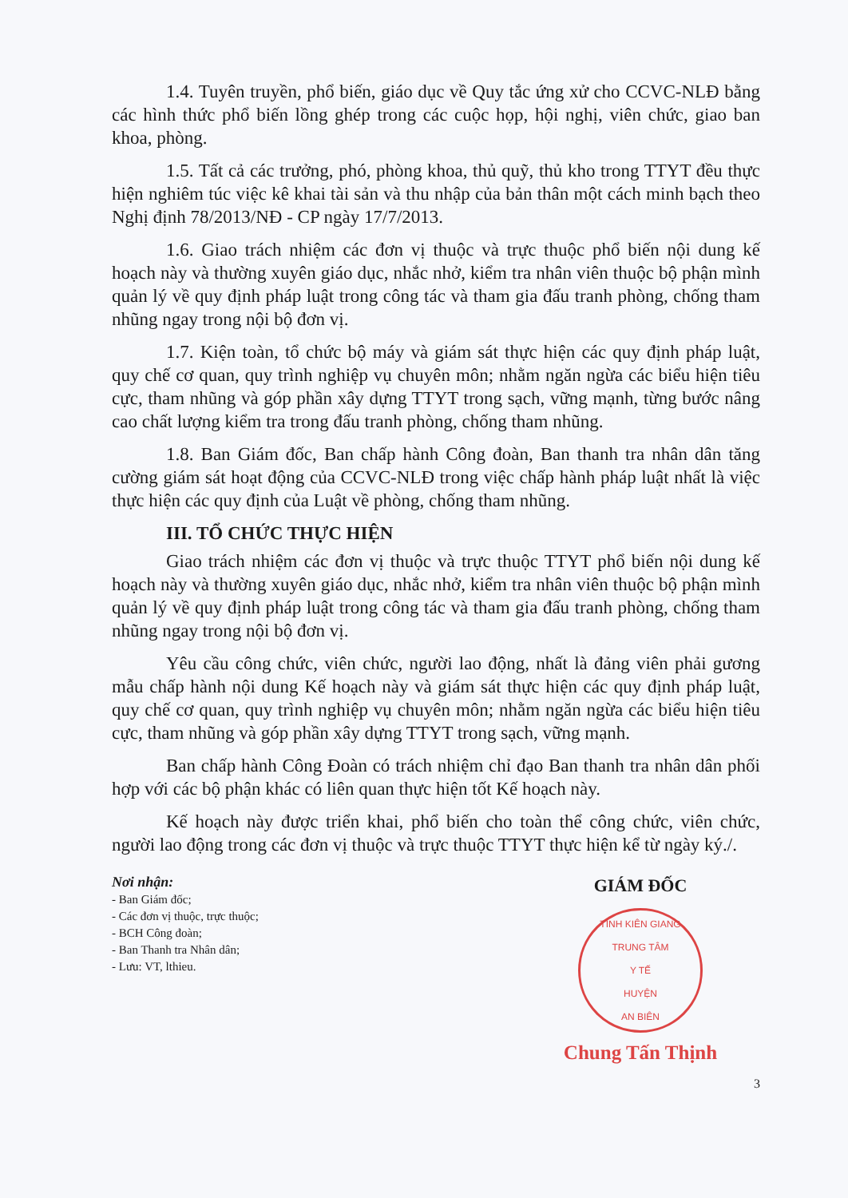1.4. Tuyên truyền, phổ biến, giáo dục về Quy tắc ứng xử cho CCVC-NLĐ bằng các hình thức phổ biến lồng ghép trong các cuộc họp, hội nghị, viên chức, giao ban khoa, phòng.
1.5. Tất cả các trưởng, phó, phòng khoa, thủ quỹ, thủ kho trong TTYT đều thực hiện nghiêm túc việc kê khai tài sản và thu nhập của bản thân một cách minh bạch theo Nghị định 78/2013/NĐ - CP ngày 17/7/2013.
1.6. Giao trách nhiệm các đơn vị thuộc và trực thuộc phổ biến nội dung kế hoạch này và thường xuyên giáo dục, nhắc nhở, kiểm tra nhân viên thuộc bộ phận mình quản lý về quy định pháp luật trong công tác và tham gia đấu tranh phòng, chống tham nhũng ngay trong nội bộ đơn vị.
1.7. Kiện toàn, tổ chức bộ máy và giám sát thực hiện các quy định pháp luật, quy chế cơ quan, quy trình nghiệp vụ chuyên môn; nhằm ngăn ngừa các biểu hiện tiêu cực, tham nhũng và góp phần xây dựng TTYT trong sạch, vững mạnh, từng bước nâng cao chất lượng kiểm tra trong đấu tranh phòng, chống tham nhũng.
1.8. Ban Giám đốc, Ban chấp hành Công đoàn, Ban thanh tra nhân dân tăng cường giám sát hoạt động của CCVC-NLĐ trong việc chấp hành pháp luật nhất là việc thực hiện các quy định của Luật về phòng, chống tham nhũng.
III. TỔ CHỨC THỰC HIỆN
Giao trách nhiệm các đơn vị thuộc và trực thuộc TTYT phổ biến nội dung kế hoạch này và thường xuyên giáo dục, nhắc nhở, kiểm tra nhân viên thuộc bộ phận mình quản lý về quy định pháp luật trong công tác và tham gia đấu tranh phòng, chống tham nhũng ngay trong nội bộ đơn vị.
Yêu cầu công chức, viên chức, người lao động, nhất là đảng viên phải gương mẫu chấp hành nội dung Kế hoạch này và giám sát thực hiện các quy định pháp luật, quy chế cơ quan, quy trình nghiệp vụ chuyên môn; nhằm ngăn ngừa các biểu hiện tiêu cực, tham nhũng và góp phần xây dựng TTYT trong sạch, vững mạnh.
Ban chấp hành Công Đoàn có trách nhiệm chỉ đạo Ban thanh tra nhân dân phối hợp với các bộ phận khác có liên quan thực hiện tốt Kế hoạch này.
Kế hoạch này được triển khai, phổ biến cho toàn thể công chức, viên chức, người lao động trong các đơn vị thuộc và trực thuộc TTYT thực hiện kể từ ngày ký./.
Nơi nhận:
- Ban Giám đốc;
- Các đơn vị thuộc, trực thuộc;
- BCH Công đoàn;
- Ban Thanh tra Nhân dân;
- Lưu: VT, lthieu.
GIÁM ĐỐC
TỈNH KIÊN GIANG
TRUNG TÂM
Y TẾ
HUYỆN
AN BIÊN
Chung Tấn Thịnh
3